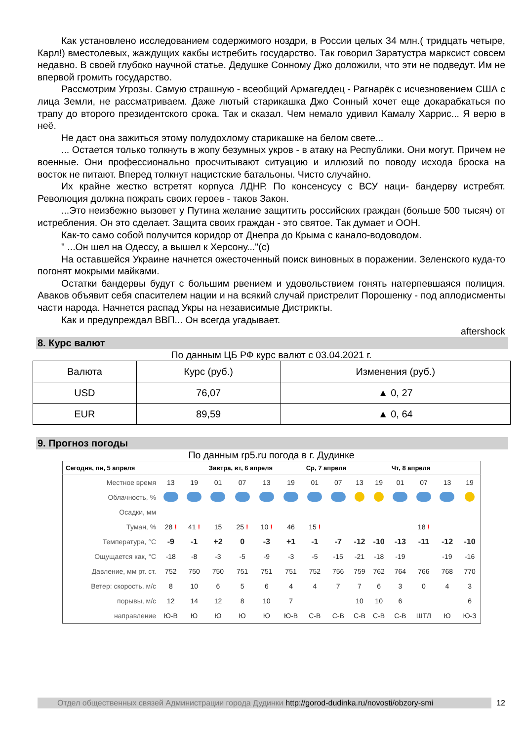Как установлено исследованием содержимого ноздри, в России целых 34 млн.( тридцать четыре, Карл!) вместолевых, жаждущих какбы истребить государство. Так говорил Заратустра марксист совсем недавно. В своей глубоко научной статье. Дедушке Сонному Джо доложили, что эти не подведут. Им не впервой громить государство.
Рассмотрим Угрозы. Самую страшную - всеобщий Армагеддец - Рагнарёк с исчезновением США с лица Земли, не рассматриваем. Даже лютый старикашка Джо Сонный хочет еще докарабкаться по трапу до второго президентского срока. Так и сказал. Чем немало удивил Камалу Харрис... Я верю в неё.
Не даст она зажиться этому полудохлому старикашке на белом свете...
... Остается только толкнуть в жопу безумных укров - в атаку на Республики. Они могут. Причем не военные. Они профессионально просчитывают ситуацию и иллюзий по поводу исхода броска на восток не питают. Вперед толкнут нацистские батальоны. Чисто случайно.
Их крайне жестко встретят корпуса ЛДНР. По консенсусу с ВСУ наци- бандерву истребят. Революция должна пожрать своих героев - таков Закон.
...Это неизбежно вызовет у Путина желание защитить российских граждан (больше 500 тысяч) от истребления. Он это сделает. Защита своих граждан - это святое. Так думает и ООН.
Как-то само собой получится коридор от Днепра до Крыма с канало-водоводом.
" ...Он шел на Одессу, а вышел к Херсону..."(с)
На оставшейся Украине начнется ожесточенный поиск виновных в поражении. Зеленского куда-то погонят мокрыми майками.
Остатки бандервы будут с большим рвением и удовольствием гонять натерпевшаяся полиция. Аваков объявит себя спасителем нации и на всякий случай пристрелит Порошенку - под аплодисменты части народа. Начнется распад Укры на независимые Дистрикты.
Как и предупреждал ВВП... Он всегда угадывает.
aftershock
8. Курс валют
По данным ЦБ РФ курс валют с 03.04.2021 г.
| Валюта | Курс (руб.) | Изменения (руб.) |
| --- | --- | --- |
| USD | 76,07 | ▲ 0, 27 |
| EUR | 89,59 | ▲ 0, 64 |
9. Прогноз погоды
По данным rp5.ru погода в г. Дудинке
| Сегодня, пн, 5 апреля | | | Завтра, вт, 6 апреля | | | | Ср, 7 апреля | | | | Чт, 8 апреля | | | |
| --- | --- | --- | --- | --- | --- | --- | --- | --- | --- | --- | --- | --- | --- | --- |
| Местное время | 13 | 19 | 01 | 07 | 13 | 19 | 01 | 07 | 13 | 19 | 01 | 07 | 13 | 19 |
| Облачность, % | | | | | | | | | | | | | | |
| Осадки, мм | | | | | | | | | | | | | | |
| Туман, % | 28 ! | 41 ! | 15 | 25 ! | 10 ! | 46 | 15 ! | | | | | 18 ! | | |
| Температура, °C | -9 | -1 | +2 | 0 | -3 | +1 | -1 | -7 | -12 | -10 | -13 | -11 | -12 | -10 |
| Ощущается как, °C | -18 | -8 | -3 | -5 | -9 | -3 | -5 | -15 | -21 | -18 | -19 | | -19 | -16 |
| Давление, мм рт. ст. | 752 | 750 | 750 | 751 | 751 | 751 | 752 | 756 | 759 | 762 | 764 | 766 | 768 | 770 |
| Ветер: скорость, м/с | 8 | 10 | 6 | 5 | 6 | 4 | 4 | 7 | 7 | 6 | 3 | 0 | 4 | 3 |
| порывы, м/с | 12 | 14 | 12 | 8 | 10 | 7 | | | 10 | 10 | 6 | | | 6 |
| направление | Ю-В | Ю | Ю | Ю | Ю | Ю-В | С-В | С-В | С-В | С-В | С-В | ШТЛ | Ю | Ю-З |
Отдел общественных связей Администрации города Дудинки http://gorod-dudinka.ru/novosti/obzory-smi
12